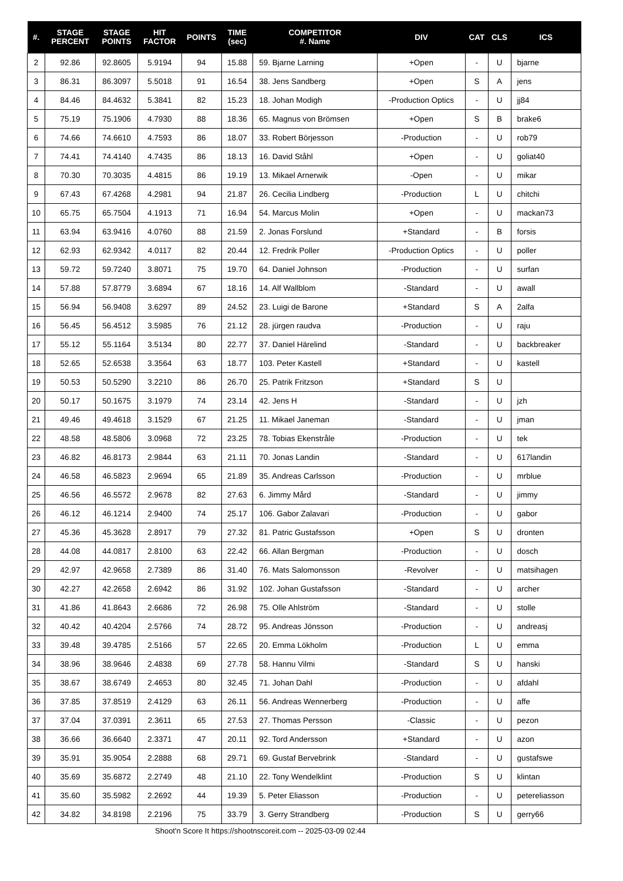| #. | STAGE PERCENT | STAGE POINTS | HIT FACTOR | POINTS | TIME (sec) | COMPETITOR #. Name | DIV | CAT | CLS | ICS |
| --- | --- | --- | --- | --- | --- | --- | --- | --- | --- | --- |
| 2 | 92.86 | 92.8605 | 5.9194 | 94 | 15.88 | 59. Bjarne Larning | +Open | - | U | bjarne |
| 3 | 86.31 | 86.3097 | 5.5018 | 91 | 16.54 | 38. Jens Sandberg | +Open | S | A | jens |
| 4 | 84.46 | 84.4632 | 5.3841 | 82 | 15.23 | 18. Johan Modigh | -Production Optics | - | U | jj84 |
| 5 | 75.19 | 75.1906 | 4.7930 | 88 | 18.36 | 65. Magnus von Brömsen | +Open | S | B | brake6 |
| 6 | 74.66 | 74.6610 | 4.7593 | 86 | 18.07 | 33. Robert Börjesson | -Production | - | U | rob79 |
| 7 | 74.41 | 74.4140 | 4.7435 | 86 | 18.13 | 16. David Ståhl | +Open | - | U | goliat40 |
| 8 | 70.30 | 70.3035 | 4.4815 | 86 | 19.19 | 13. Mikael Arnerwik | -Open | - | U | mikar |
| 9 | 67.43 | 67.4268 | 4.2981 | 94 | 21.87 | 26. Cecilia Lindberg | -Production | L | U | chitchi |
| 10 | 65.75 | 65.7504 | 4.1913 | 71 | 16.94 | 54. Marcus Molin | +Open | - | U | mackan73 |
| 11 | 63.94 | 63.9416 | 4.0760 | 88 | 21.59 | 2. Jonas Forslund | +Standard | - | B | forsis |
| 12 | 62.93 | 62.9342 | 4.0117 | 82 | 20.44 | 12. Fredrik Poller | -Production Optics | - | U | poller |
| 13 | 59.72 | 59.7240 | 3.8071 | 75 | 19.70 | 64. Daniel Johnson | -Production | - | U | surfan |
| 14 | 57.88 | 57.8779 | 3.6894 | 67 | 18.16 | 14. Alf Wallblom | -Standard | - | U | awall |
| 15 | 56.94 | 56.9408 | 3.6297 | 89 | 24.52 | 23. Luigi de Barone | +Standard | S | A | 2alfa |
| 16 | 56.45 | 56.4512 | 3.5985 | 76 | 21.12 | 28. jürgen raudva | -Production | - | U | raju |
| 17 | 55.12 | 55.1164 | 3.5134 | 80 | 22.77 | 37. Daniel Härelind | -Standard | - | U | backbreaker |
| 18 | 52.65 | 52.6538 | 3.3564 | 63 | 18.77 | 103. Peter Kastell | +Standard | - | U | kastell |
| 19 | 50.53 | 50.5290 | 3.2210 | 86 | 26.70 | 25. Patrik Fritzson | +Standard | S | U | |
| 20 | 50.17 | 50.1675 | 3.1979 | 74 | 23.14 | 42. Jens H | -Standard | - | U | jzh |
| 21 | 49.46 | 49.4618 | 3.1529 | 67 | 21.25 | 11. Mikael Janeman | -Standard | - | U | jman |
| 22 | 48.58 | 48.5806 | 3.0968 | 72 | 23.25 | 78. Tobias Ekenstråle | -Production | - | U | tek |
| 23 | 46.82 | 46.8173 | 2.9844 | 63 | 21.11 | 70. Jonas Landin | -Standard | - | U | 617landin |
| 24 | 46.58 | 46.5823 | 2.9694 | 65 | 21.89 | 35. Andreas Carlsson | -Production | - | U | mrblue |
| 25 | 46.56 | 46.5572 | 2.9678 | 82 | 27.63 | 6. Jimmy Mård | -Standard | - | U | jimmy |
| 26 | 46.12 | 46.1214 | 2.9400 | 74 | 25.17 | 106. Gabor Zalavari | -Production | - | U | gabor |
| 27 | 45.36 | 45.3628 | 2.8917 | 79 | 27.32 | 81. Patric Gustafsson | +Open | S | U | dronten |
| 28 | 44.08 | 44.0817 | 2.8100 | 63 | 22.42 | 66. Allan Bergman | -Production | - | U | dosch |
| 29 | 42.97 | 42.9658 | 2.7389 | 86 | 31.40 | 76. Mats Salomonsson | -Revolver | - | U | matsihagen |
| 30 | 42.27 | 42.2658 | 2.6942 | 86 | 31.92 | 102. Johan Gustafsson | -Standard | - | U | archer |
| 31 | 41.86 | 41.8643 | 2.6686 | 72 | 26.98 | 75. Olle Ahlström | -Standard | - | U | stolle |
| 32 | 40.42 | 40.4204 | 2.5766 | 74 | 28.72 | 95. Andreas Jönsson | -Production | - | U | andreasj |
| 33 | 39.48 | 39.4785 | 2.5166 | 57 | 22.65 | 20. Emma Lökholm | -Production | L | U | emma |
| 34 | 38.96 | 38.9646 | 2.4838 | 69 | 27.78 | 58. Hannu Vilmi | -Standard | S | U | hanski |
| 35 | 38.67 | 38.6749 | 2.4653 | 80 | 32.45 | 71. Johan Dahl | -Production | - | U | afdahl |
| 36 | 37.85 | 37.8519 | 2.4129 | 63 | 26.11 | 56. Andreas Wennerberg | -Production | - | U | affe |
| 37 | 37.04 | 37.0391 | 2.3611 | 65 | 27.53 | 27. Thomas Persson | -Classic | - | U | pezon |
| 38 | 36.66 | 36.6640 | 2.3371 | 47 | 20.11 | 92. Tord Andersson | +Standard | - | U | azon |
| 39 | 35.91 | 35.9054 | 2.2888 | 68 | 29.71 | 69. Gustaf Bervebrink | -Standard | - | U | gustafswe |
| 40 | 35.69 | 35.6872 | 2.2749 | 48 | 21.10 | 22. Tony Wendelklint | -Production | S | U | klintan |
| 41 | 35.60 | 35.5982 | 2.2692 | 44 | 19.39 | 5. Peter Eliasson | -Production | - | U | petereliasson |
| 42 | 34.82 | 34.8198 | 2.2196 | 75 | 33.79 | 3. Gerry Strandberg | -Production | S | U | gerry66 |
Shoot'n Score It https://shootnscoreit.com -- 2025-03-09 02:44